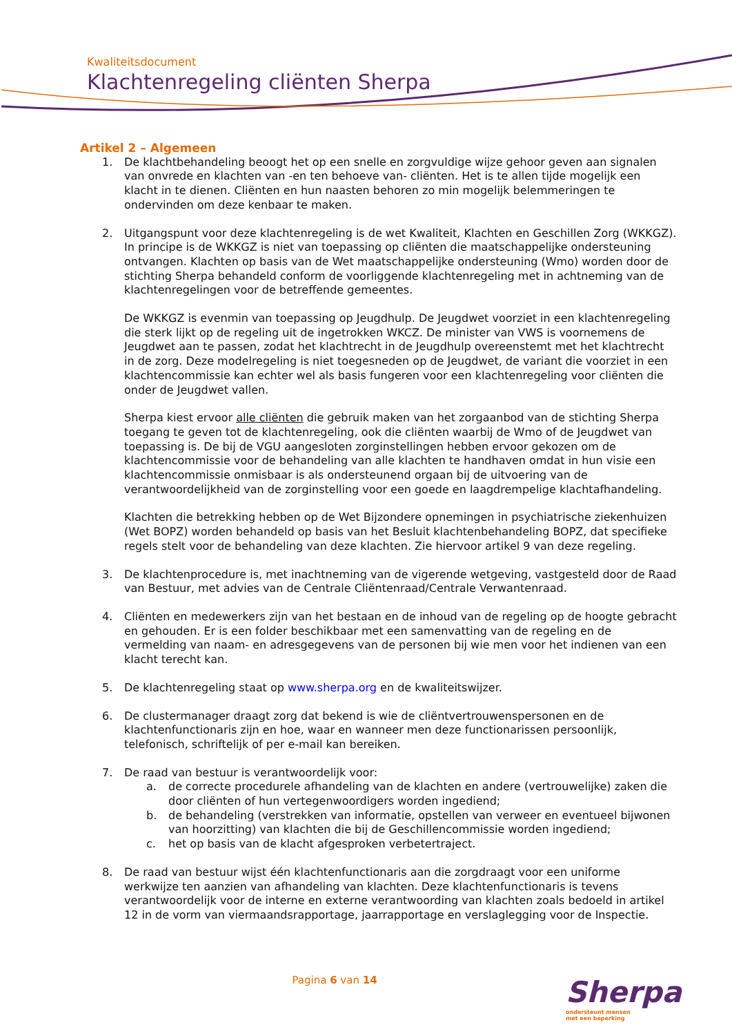Kwaliteitsdocument
Klachtenregeling cliënten Sherpa
Artikel 2 – Algemeen
1. De klachtbehandeling beoogt het op een snelle en zorgvuldige wijze gehoor geven aan signalen van onvrede en klachten van -en ten behoeve van- cliënten. Het is te allen tijde mogelijk een klacht in te dienen. Cliënten en hun naasten behoren zo min mogelijk belemmeringen te ondervinden om deze kenbaar te maken.
2. Uitgangspunt voor deze klachtenregeling is de wet Kwaliteit, Klachten en Geschillen Zorg (WKKGZ). In principe is de WKKGZ is niet van toepassing op cliënten die maatschappelijke ondersteuning ontvangen. Klachten op basis van de Wet maatschappelijke ondersteuning (Wmo) worden door de stichting Sherpa behandeld conform de voorliggende klachtenregeling met in achtneming van de klachtenregelingen voor de betreffende gemeentes.
De WKKGZ is evenmin van toepassing op Jeugdhulp. De Jeugdwet voorziet in een klachtenregeling die sterk lijkt op de regeling uit de ingetrokken WKCZ. De minister van VWS is voornemens de Jeugdwet aan te passen, zodat het klachtrecht in de Jeugdhulp overeenstemt met het klachtrecht in de zorg. Deze modelregeling is niet toegesneden op de Jeugdwet, de variant die voorziet in een klachtencommissie kan echter wel als basis fungeren voor een klachtenregeling voor cliënten die onder de Jeugdwet vallen.
Sherpa kiest ervoor alle cliënten die gebruik maken van het zorgaanbod van de stichting Sherpa toegang te geven tot de klachtenregeling, ook die cliënten waarbij de Wmo of de Jeugdwet van toepassing is. De bij de VGU aangesloten zorginstellingen hebben ervoor gekozen om de klachtencommissie voor de behandeling van alle klachten te handhaven omdat in hun visie een klachtencommissie onmisbaar is als ondersteunend orgaan bij de uitvoering van de verantwoordelijkheid van de zorginstelling voor een goede en laagdrempelige klachtafhandeling.
Klachten die betrekking hebben op de Wet Bijzondere opnemingen in psychiatrische ziekenhuizen (Wet BOPZ) worden behandeld op basis van het Besluit klachtenbehandeling BOPZ, dat specifieke regels stelt voor de behandeling van deze klachten. Zie hiervoor artikel 9 van deze regeling.
3. De klachtenprocedure is, met inachtneming van de vigerende wetgeving, vastgesteld door de Raad van Bestuur, met advies van de Centrale Cliëntenraad/Centrale Verwantenraad.
4. Cliënten en medewerkers zijn van het bestaan en de inhoud van de regeling op de hoogte gebracht en gehouden. Er is een folder beschikbaar met een samenvatting van de regeling en de vermelding van naam- en adresgegevens van de personen bij wie men voor het indienen van een klacht terecht kan.
5. De klachtenregeling staat op www.sherpa.org en de kwaliteitswijzer.
6. De clustermanager draagt zorg dat bekend is wie de cliëntvertrouwenspersonen en de klachtenfunctionaris zijn en hoe, waar en wanneer men deze functionarissen persoonlijk, telefonisch, schriftelijk of per e-mail kan bereiken.
7. De raad van bestuur is verantwoordelijk voor:
a. de correcte procedurele afhandeling van de klachten en andere (vertrouwelijke) zaken die door cliënten of hun vertegenwoordigers worden ingediend;
b. de behandeling (verstrekken van informatie, opstellen van verweer en eventueel bijwonen van hoorzitting) van klachten die bij de Geschillencommissie worden ingediend;
c. het op basis van de klacht afgesproken verbetertraject.
8. De raad van bestuur wijst één klachtenfunctionaris aan die zorgdraagt voor een uniforme werkwijze ten aanzien van afhandeling van klachten. Deze klachtenfunctionaris is tevens verantwoordelijk voor de interne en externe verantwoording van klachten zoals bedoeld in artikel 12 in de vorm van viermaandsrapportage, jaarrapportage en verslaglegging voor de Inspectie.
Pagina 6 van 14
Sherpa
ondersteunt mensen
met een beperking